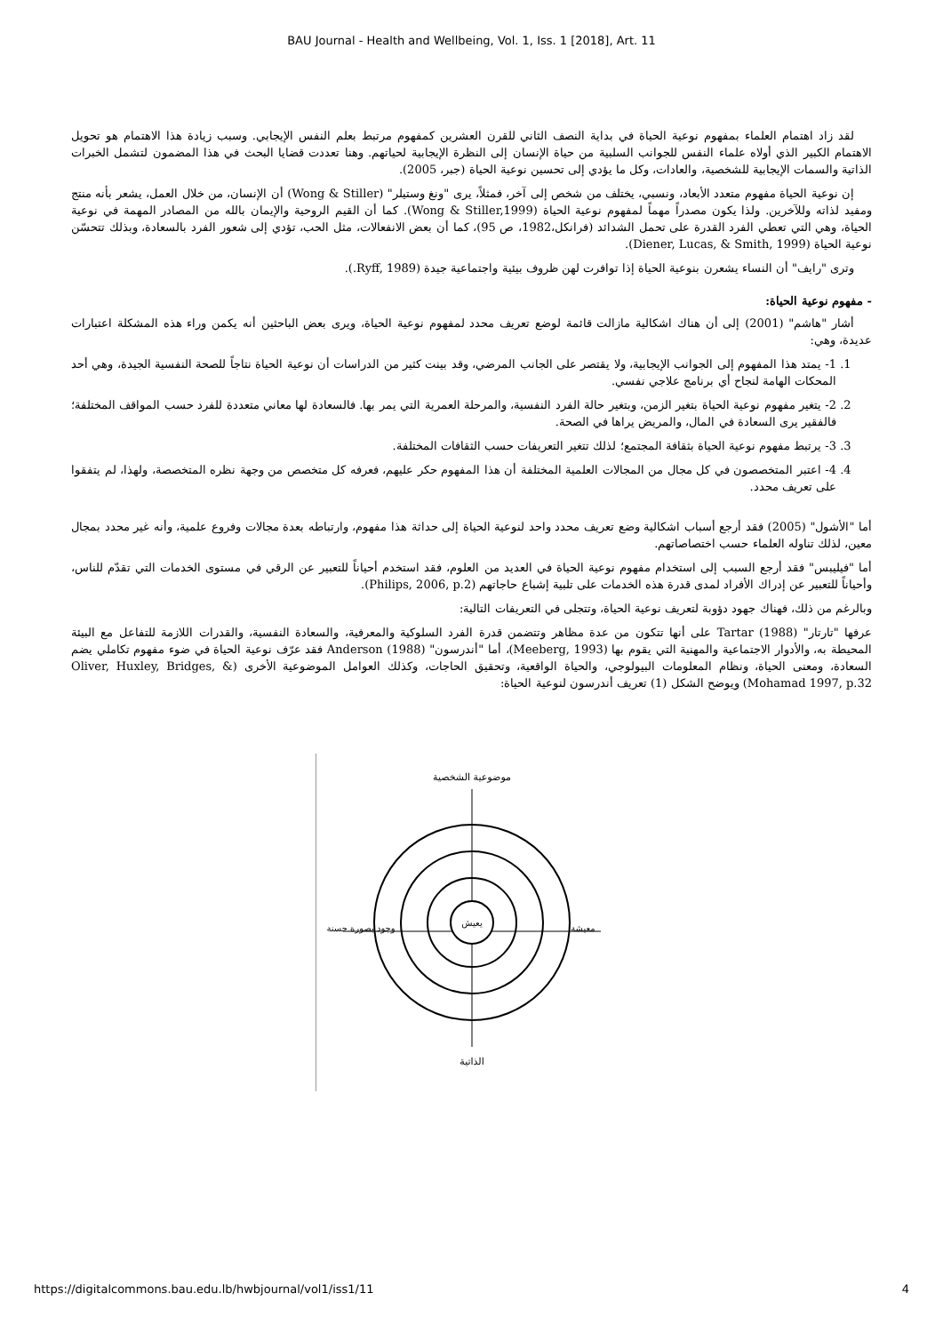BAU Journal - Health and Wellbeing, Vol. 1, Iss. 1 [2018], Art. 11
لقد زاد اهتمام العلماء بمفهوم نوعية الحياة في بداية النصف الثاني للقرن العشرين كمفهوم مرتبط بعلم النفس الإيجابي. وسبب زيادة هذا الاهتمام هو تحويل الاهتمام الكبير الذي أولاه علماء النفس للجوانب السلبية من حياة الإنسان إلى النظرة الإيجابية لحياتهم. وهنا تعددت قضايا البحث في هذا المضمون لتشمل الخبرات الذاتية والسمات الإيجابية للشخصية، والعادات، وكل ما يؤدي إلى تحسين نوعية الحياة (جبر، 2005).
إن نوعية الحياة مفهوم متعدد الأبعاد، ونسبي، يختلف من شخص إلى آخر، فمثلاً، يرى "ونغ وستيلر" (Wong & Stiller) أن الإنسان، من خلال العمل، يشعر بأنه منتج ومفيد لذاته وللآخرين. ولذا يكون مصدراً مهماً لمفهوم نوعية الحياة (Wong & Stiller,1999). كما أن القيم الروحية والإيمان بالله من المصادر المهمة في نوعية الحياة، وهي التي تعطي الفرد القدرة على تحمل الشدائد (فرانكل،1982، ص 95)، كما أن بعض الانفعالات، مثل الحب، تؤدي إلى شعور الفرد بالسعادة، وبذلك تتحسّن نوعية الحياة (Diener, Lucas, & Smith, 1999).
وترى "رايف" أن النساء يشعرن بنوعية الحياة إذا توافرت لهن ظروف بيئية واجتماعية جيدة (Ryff, 1989.).
- مفهوم نوعية الحياة:
أشار "هاشم" (2001) إلى أن هناك اشكالية مازالت قائمة لوضع تعريف محدد لمفهوم نوعية الحياة، ويرى بعض الباحثين أنه يكمن وراء هذه المشكلة اعتبارات عديدة، وهي:
1. 1- يمتد هذا المفهوم إلى الجوانب الإيجابية، ولا يقتصر على الجانب المرضي، وقد بينت كثير من الدراسات أن نوعية الحياة نتاجاً للصحة النفسية الجيدة، وهي أحد المحكات الهامة لنجاح أي برنامج علاجي نفسي.
2. 2- يتغير مفهوم نوعية الحياة بتغير الزمن، وبتغير حالة الفرد النفسية، والمرحلة العمرية التي يمر بها. فالسعادة لها معاني متعددة للفرد حسب المواقف المختلفة؛ فالفقير يرى السعادة في المال، والمريض يراها في الصحة.
3. 3- يرتبط مفهوم نوعية الحياة بثقافة المجتمع؛ لذلك تتغير التعريفات حسب الثقافات المختلفة.
4. 4- اعتبر المتخصصون في كل مجال من المجالات العلمية المختلفة أن هذا المفهوم حكر عليهم، فعرفه كل متخصص من وجهة نظره المتخصصة، ولهذا، لم يتفقوا على تعريف محدد.
أما "الأشول" (2005) فقد أرجع أسباب اشكالية وضع تعريف محدد واحد لنوعية الحياة إلى حداثة هذا مفهوم، وارتباطه بعدة مجالات وفروع علمية، وأنه غير محدد بمجال معين، لذلك تناوله العلماء حسب اختصاصاتهم.
أما "فيليبس" فقد أرجع السبب إلى استخدام مفهوم نوعية الحياة في العديد من العلوم، فقد استخدم أحياناً للتعبير عن الرقي في مستوى الخدمات التي تقدّم للناس، وأحياناً للتعبير عن إدراك الأفراد لمدى قدرة هذه الخدمات على تلبية إشباع حاجاتهم (Philips, 2006, p.2).
وبالرغم من ذلك، فهناك جهود دؤوبة لتعريف نوعية الحياة، وتتجلى في التعريفات التالية:
عرفها "تارتار" Tartar (1988) على أنها تتكون من عدة مظاهر وتتضمن قدرة الفرد السلوكية والمعرفية، والسعادة النفسية، والقدرات اللازمة للتفاعل مع البيئة المحيطة به، والأدوار الاجتماعية والمهنية التي يقوم بها (Meeberg, 1993)، أما "أندرسون" Anderson (1988) فقد عرّف نوعية الحياة في ضوء مفهوم تكاملي يضم السعادة، ومعنى الحياة، ونظام المعلومات البيولوجي، والحياة الواقعية، وتحقيق الحاجات، وكذلك العوامل الموضوعية الأخرى (Oliver, Huxley, Bridges, & Mohamad 1997, p.32) ويوضح الشكل (1) تعريف أندرسون لنوعية الحياة:
يعيش
موضوعية الشخصية
الذاتية
وجود بصورة حسنة
معيشة
https://digitalcommons.bau.edu.lb/hwbjournal/vol1/iss1/11 4